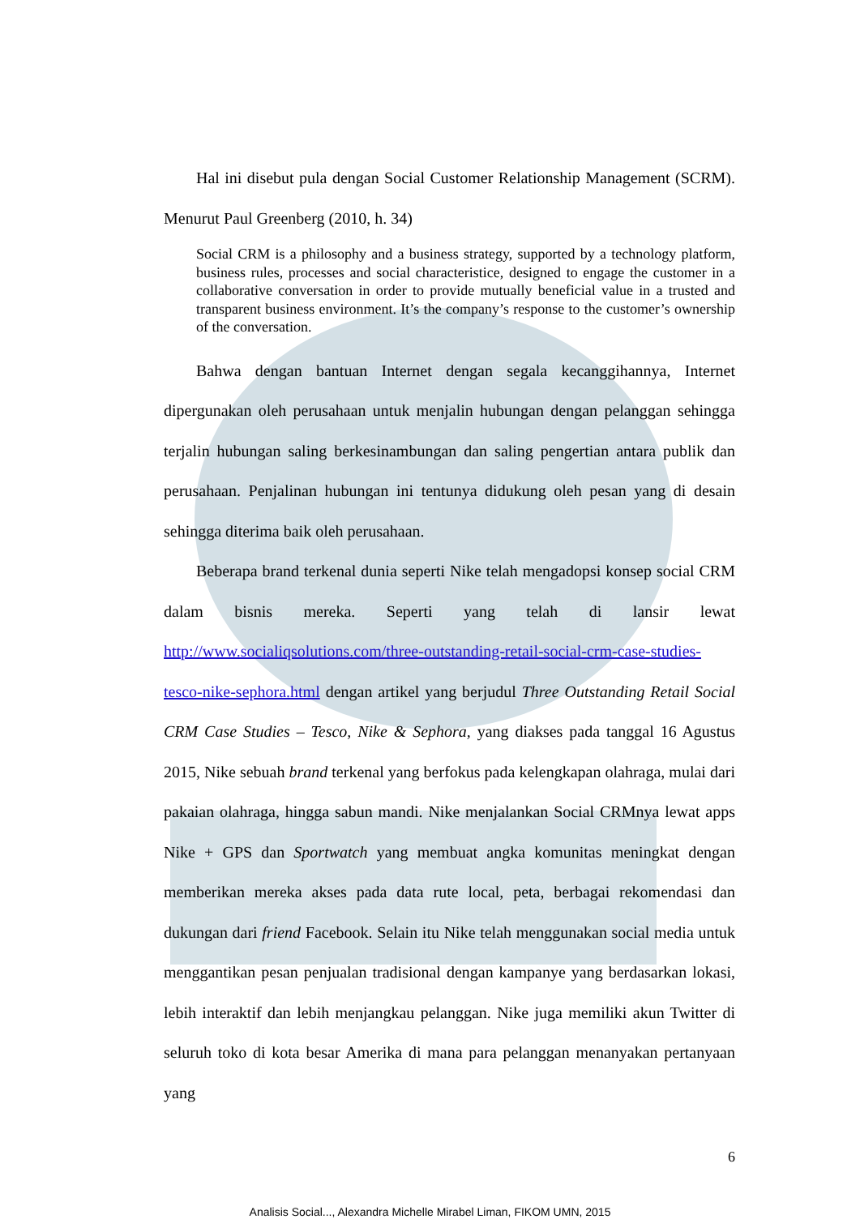Hal ini disebut pula dengan Social Customer Relationship Management (SCRM). Menurut Paul Greenberg (2010, h. 34)
Social CRM is a philosophy and a business strategy, supported by a technology platform, business rules, processes and social characteristice, designed to engage the customer in a collaborative conversation in order to provide mutually beneficial value in a trusted and transparent business environment. It’s the company’s response to the customer’s ownership of the conversation.
Bahwa dengan bantuan Internet dengan segala kecanggihannya, Internet dipergunakan oleh perusahaan untuk menjalin hubungan dengan pelanggan sehingga terjalin hubungan saling berkesinambungan dan saling pengertian antara publik dan perusahaan. Penjalinan hubungan ini tentunya didukung oleh pesan yang di desain sehingga diterima baik oleh perusahaan.
Beberapa brand terkenal dunia seperti Nike telah mengadopsi konsep social CRM dalam bisnis mereka. Seperti yang telah di lansir lewat http://www.socialiqsolutions.com/three-outstanding-retail-social-crm-case-studies-tesco-nike-sephora.html dengan artikel yang berjudul Three Outstanding Retail Social CRM Case Studies – Tesco, Nike & Sephora, yang diakses pada tanggal 16 Agustus 2015, Nike sebuah brand terkenal yang berfokus pada kelengkapan olahraga, mulai dari pakaian olahraga, hingga sabun mandi. Nike menjalankan Social CRMnya lewat apps Nike + GPS dan Sportwatch yang membuat angka komunitas meningkat dengan memberikan mereka akses pada data rute local, peta, berbagai rekomendasi dan dukungan dari friend Facebook. Selain itu Nike telah menggunakan social media untuk menggantikan pesan penjualan tradisional dengan kampanye yang berdasarkan lokasi, lebih interaktif dan lebih menjangkau pelanggan. Nike juga memiliki akun Twitter di seluruh toko di kota besar Amerika di mana para pelanggan menanyakan pertanyaan yang
6
Analisis Social..., Alexandra Michelle Mirabel Liman, FIKOM UMN, 2015